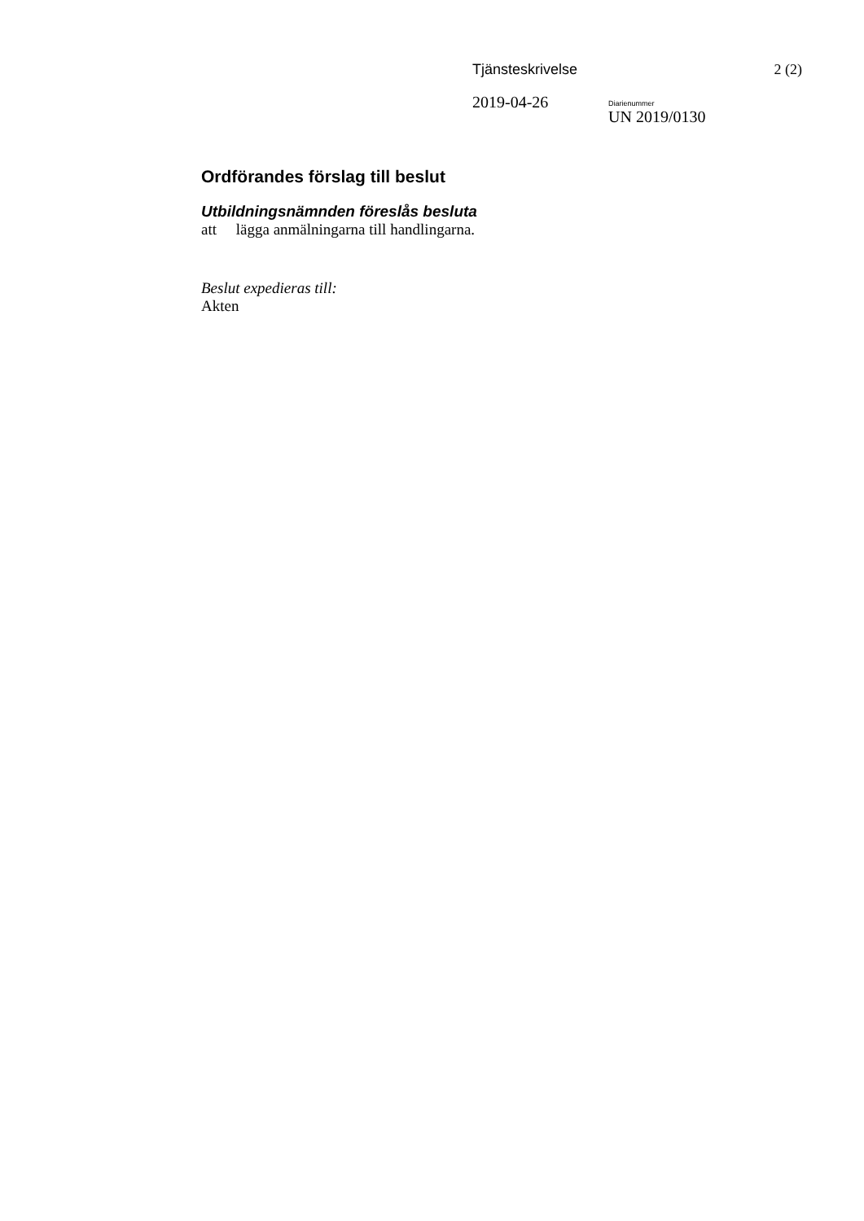Tjänsteskrivelse 2 (2)
2019-04-26
Diarienummer
UN 2019/0130
Ordförandes förslag till beslut
Utbildningsnämnden föreslås besluta
att lägga anmälningarna till handlingarna.
Beslut expedieras till:
Akten